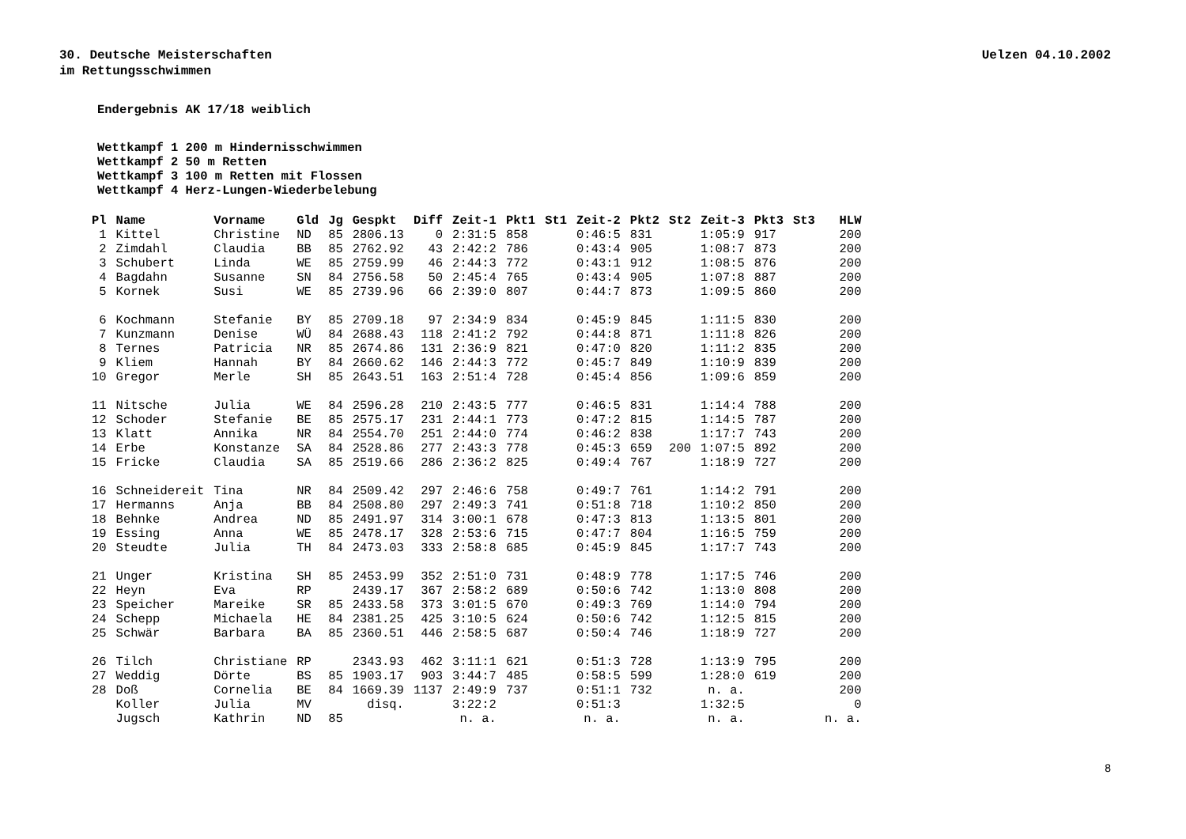30. Deutsche Meisterschaften
im Rettungsschwimmen
Uelzen 04.10.2002
Endergebnis AK 17/18 weiblich
Wettkampf 1 200 m Hindernisschwimmen
Wettkampf 2 50 m Retten
Wettkampf 3 100 m Retten mit Flossen
Wettkampf 4 Herz-Lungen-Wiederbelebung
| Pl | Name | Vorname | Gld | Jg | Gespkt | Diff | Zeit-1 | Pkt1 | St1 | Zeit-2 | Pkt2 | St2 | Zeit-3 | Pkt3 | St3 | HLW |
| --- | --- | --- | --- | --- | --- | --- | --- | --- | --- | --- | --- | --- | --- | --- | --- | --- |
| 1 | Kittel | Christine | ND | 85 | 2806.13 | 0 | 2:31:5 | 858 | | 0:46:5 | 831 | | 1:05:9 | 917 | | 200 |
| 2 | Zimdahl | Claudia | BB | 85 | 2762.92 | 43 | 2:42:2 | 786 | | 0:43:4 | 905 | | 1:08:7 | 873 | | 200 |
| 3 | Schubert | Linda | WE | 85 | 2759.99 | 46 | 2:44:3 | 772 | | 0:43:1 | 912 | | 1:08:5 | 876 | | 200 |
| 4 | Bagdahn | Susanne | SN | 84 | 2756.58 | 50 | 2:45:4 | 765 | | 0:43:4 | 905 | | 1:07:8 | 887 | | 200 |
| 5 | Kornek | Susi | WE | 85 | 2739.96 | 66 | 2:39:0 | 807 | | 0:44:7 | 873 | | 1:09:5 | 860 | | 200 |
| 6 | Kochmann | Stefanie | BY | 85 | 2709.18 | 97 | 2:34:9 | 834 | | 0:45:9 | 845 | | 1:11:5 | 830 | | 200 |
| 7 | Kunzmann | Denise | WÜ | 84 | 2688.43 | 118 | 2:41:2 | 792 | | 0:44:8 | 871 | | 1:11:8 | 826 | | 200 |
| 8 | Ternes | Patricia | NR | 85 | 2674.86 | 131 | 2:36:9 | 821 | | 0:47:0 | 820 | | 1:11:2 | 835 | | 200 |
| 9 | Kliem | Hannah | BY | 84 | 2660.62 | 146 | 2:44:3 | 772 | | 0:45:7 | 849 | | 1:10:9 | 839 | | 200 |
| 10 | Gregor | Merle | SH | 85 | 2643.51 | 163 | 2:51:4 | 728 | | 0:45:4 | 856 | | 1:09:6 | 859 | | 200 |
| 11 | Nitsche | Julia | WE | 84 | 2596.28 | 210 | 2:43:5 | 777 | | 0:46:5 | 831 | | 1:14:4 | 788 | | 200 |
| 12 | Schoder | Stefanie | BE | 85 | 2575.17 | 231 | 2:44:1 | 773 | | 0:47:2 | 815 | | 1:14:5 | 787 | | 200 |
| 13 | Klatt | Annika | NR | 84 | 2554.70 | 251 | 2:44:0 | 774 | | 0:46:2 | 838 | | 1:17:7 | 743 | | 200 |
| 14 | Erbe | Konstanze | SA | 84 | 2528.86 | 277 | 2:43:3 | 778 | | 0:45:3 | 659 | 200 | 1:07:5 | 892 | | 200 |
| 15 | Fricke | Claudia | SA | 85 | 2519.66 | 286 | 2:36:2 | 825 | | 0:49:4 | 767 | | 1:18:9 | 727 | | 200 |
| 16 | Schneidereit | Tina | NR | 84 | 2509.42 | 297 | 2:46:6 | 758 | | 0:49:7 | 761 | | 1:14:2 | 791 | | 200 |
| 17 | Hermanns | Anja | BB | 84 | 2508.80 | 297 | 2:49:3 | 741 | | 0:51:8 | 718 | | 1:10:2 | 850 | | 200 |
| 18 | Behnke | Andrea | ND | 85 | 2491.97 | 314 | 3:00:1 | 678 | | 0:47:3 | 813 | | 1:13:5 | 801 | | 200 |
| 19 | Essing | Anna | WE | 85 | 2478.17 | 328 | 2:53:6 | 715 | | 0:47:7 | 804 | | 1:16:5 | 759 | | 200 |
| 20 | Steudte | Julia | TH | 84 | 2473.03 | 333 | 2:58:8 | 685 | | 0:45:9 | 845 | | 1:17:7 | 743 | | 200 |
| 21 | Unger | Kristina | SH | 85 | 2453.99 | 352 | 2:51:0 | 731 | | 0:48:9 | 778 | | 1:17:5 | 746 | | 200 |
| 22 | Heyn | Eva | RP | | 2439.17 | 367 | 2:58:2 | 689 | | 0:50:6 | 742 | | 1:13:0 | 808 | | 200 |
| 23 | Speicher | Mareike | SR | 85 | 2433.58 | 373 | 3:01:5 | 670 | | 0:49:3 | 769 | | 1:14:0 | 794 | | 200 |
| 24 | Schepp | Michaela | HE | 84 | 2381.25 | 425 | 3:10:5 | 624 | | 0:50:6 | 742 | | 1:12:5 | 815 | | 200 |
| 25 | Schwär | Barbara | BA | 85 | 2360.51 | 446 | 2:58:5 | 687 | | 0:50:4 | 746 | | 1:18:9 | 727 | | 200 |
| 26 | Tilch | Christiane | RP | | 2343.93 | 462 | 3:11:1 | 621 | | 0:51:3 | 728 | | 1:13:9 | 795 | | 200 |
| 27 | Weddig | Dörte | BS | 85 | 1903.17 | 903 | 3:44:7 | 485 | | 0:58:5 | 599 | | 1:28:0 | 619 | | 200 |
| 28 | Doß | Cornelia | BE | 84 | 1669.39 | 1137 | 2:49:9 | 737 | | 0:51:1 | 732 | | n. a. | | | 200 |
| | Koller | Julia | MV | | disq. | | 3:22:2 | | | 0:51:3 | | | 1:32:5 | | | 0 |
| | Jugsch | Kathrin | ND | 85 | | | n. a. | | | n. a. | | | n. a. | | | n. a. |
8